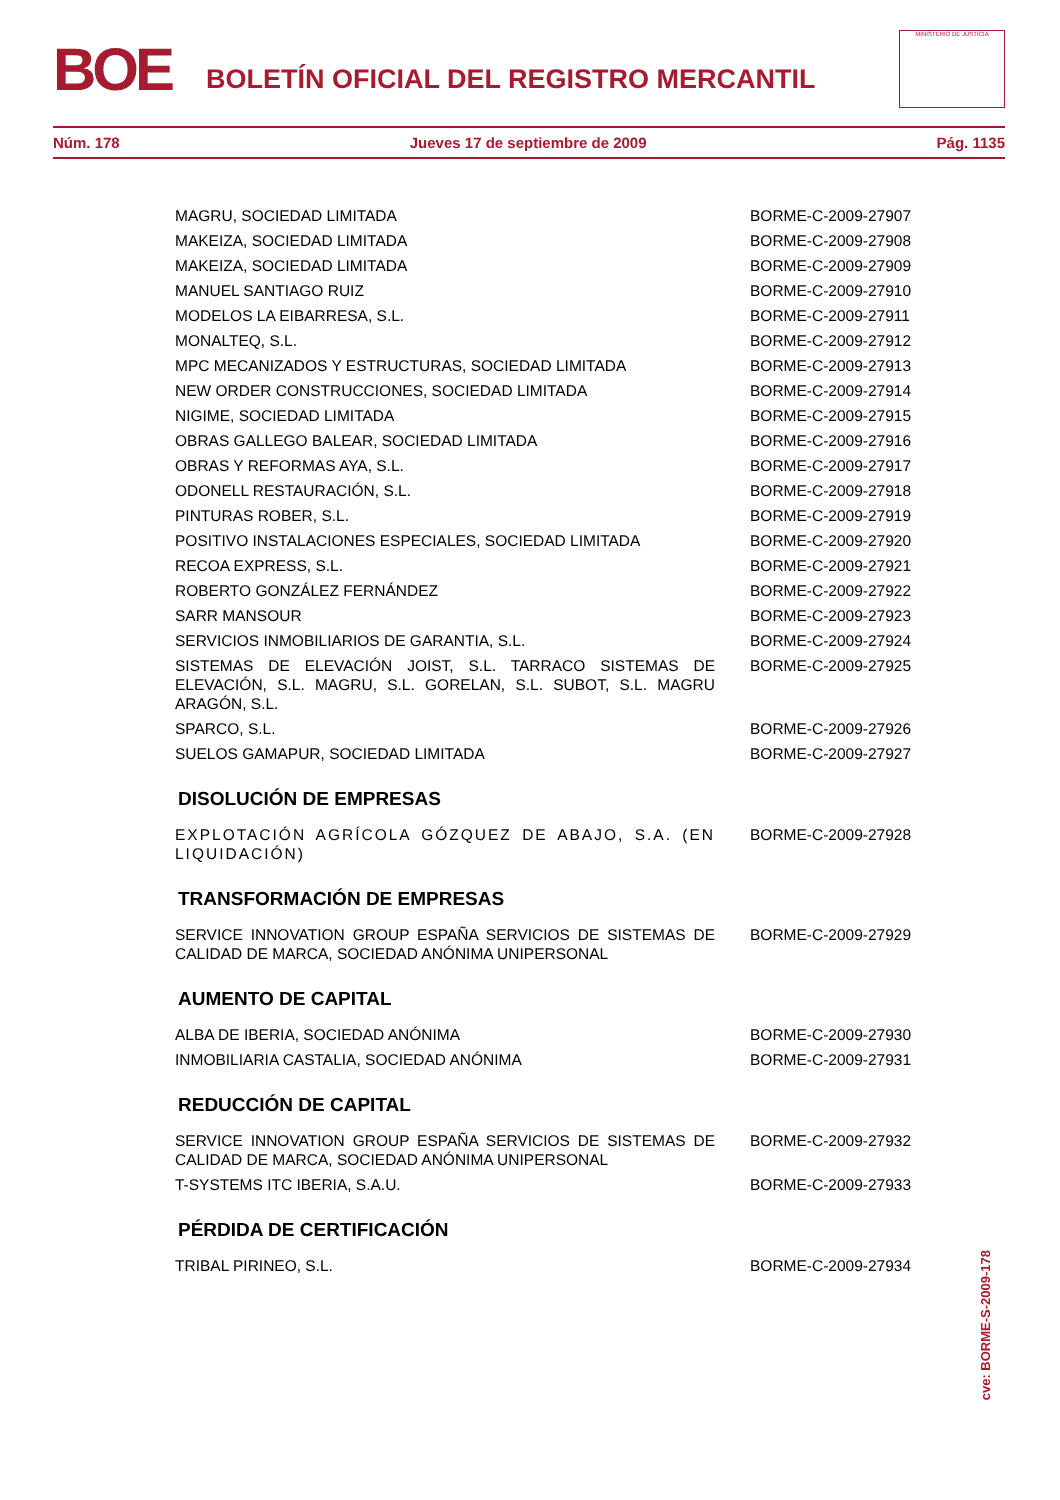BOE
BOLETÍN OFICIAL DEL REGISTRO MERCANTIL
MINISTERIO DE JUSTICIA
Núm. 178 Jueves 17 de septiembre de 2009 Pág. 1135
| MAGRU, SOCIEDAD LIMITADA | BORME-C-2009-27907 |
| MAKEIZA, SOCIEDAD LIMITADA | BORME-C-2009-27908 |
| MAKEIZA, SOCIEDAD LIMITADA | BORME-C-2009-27909 |
| MANUEL SANTIAGO RUIZ | BORME-C-2009-27910 |
| MODELOS LA EIBARRESA, S.L. | BORME-C-2009-27911 |
| MONALTEQ, S.L. | BORME-C-2009-27912 |
| MPC MECANIZADOS Y ESTRUCTURAS, SOCIEDAD LIMITADA | BORME-C-2009-27913 |
| NEW ORDER CONSTRUCCIONES, SOCIEDAD LIMITADA | BORME-C-2009-27914 |
| NIGIME, SOCIEDAD LIMITADA | BORME-C-2009-27915 |
| OBRAS GALLEGO BALEAR, SOCIEDAD LIMITADA | BORME-C-2009-27916 |
| OBRAS Y REFORMAS AYA, S.L. | BORME-C-2009-27917 |
| ODONELL RESTAURACIÓN, S.L. | BORME-C-2009-27918 |
| PINTURAS ROBER, S.L. | BORME-C-2009-27919 |
| POSITIVO INSTALACIONES ESPECIALES, SOCIEDAD LIMITADA | BORME-C-2009-27920 |
| RECOA EXPRESS, S.L. | BORME-C-2009-27921 |
| ROBERTO GONZÁLEZ FERNÁNDEZ | BORME-C-2009-27922 |
| SARR MANSOUR | BORME-C-2009-27923 |
| SERVICIOS INMOBILIARIOS DE GARANTIA, S.L. | BORME-C-2009-27924 |
| SISTEMAS DE ELEVACIÓN JOIST, S.L. TARRACO SISTEMAS DE ELEVACIÓN, S.L. MAGRU, S.L. GORELAN, S.L. SUBOT, S.L. MAGRU ARAGÓN, S.L. | BORME-C-2009-27925 |
| SPARCO, S.L. | BORME-C-2009-27926 |
| SUELOS GAMAPUR, SOCIEDAD LIMITADA | BORME-C-2009-27927 |
DISOLUCIÓN DE EMPRESAS
| EXPLOTACIÓN AGRÍCOLA GÓZQUEZ DE ABAJO, S.A. (EN LIQUIDACIÓN) | BORME-C-2009-27928 |
TRANSFORMACIÓN DE EMPRESAS
| SERVICE INNOVATION GROUP ESPAÑA SERVICIOS DE SISTEMAS DE CALIDAD DE MARCA, SOCIEDAD ANÓNIMA UNIPERSONAL | BORME-C-2009-27929 |
AUMENTO DE CAPITAL
| ALBA DE IBERIA, SOCIEDAD ANÓNIMA | BORME-C-2009-27930 |
| INMOBILIARIA CASTALIA, SOCIEDAD ANÓNIMA | BORME-C-2009-27931 |
REDUCCIÓN DE CAPITAL
| SERVICE INNOVATION GROUP ESPAÑA SERVICIOS DE SISTEMAS DE CALIDAD DE MARCA, SOCIEDAD ANÓNIMA UNIPERSONAL | BORME-C-2009-27932 |
| T-SYSTEMS ITC IBERIA, S.A.U. | BORME-C-2009-27933 |
PÉRDIDA DE CERTIFICACIÓN
| TRIBAL PIRINEO, S.L. | BORME-C-2009-27934 |
cve: BORME-S-2009-178